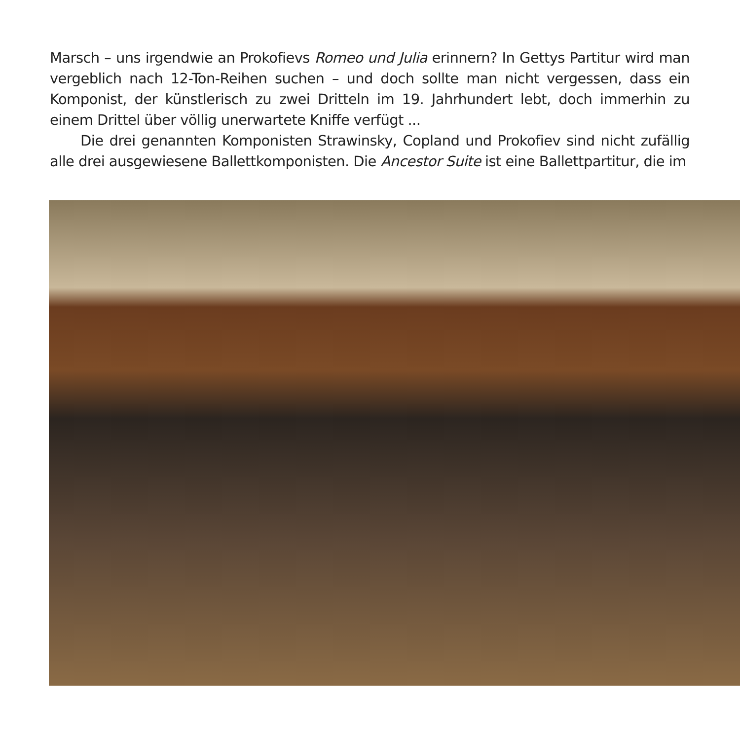Marsch – uns irgendwie an Prokofievs Romeo und Julia erinnern? In Gettys Partitur wird man vergeblich nach 12-Ton-Reihen suchen – und doch sollte man nicht vergessen, dass ein Komponist, der künstlerisch zu zwei Dritteln im 19. Jahrhundert lebt, doch immerhin zu einem Drittel über völlig unerwartete Kniffe verfügt ...
Die drei genannten Komponisten Strawinsky, Copland und Prokofiev sind nicht zufällig alle drei ausgewiesene Ballettkomponisten. Die Ancestor Suite ist eine Ballettpartitur, die im